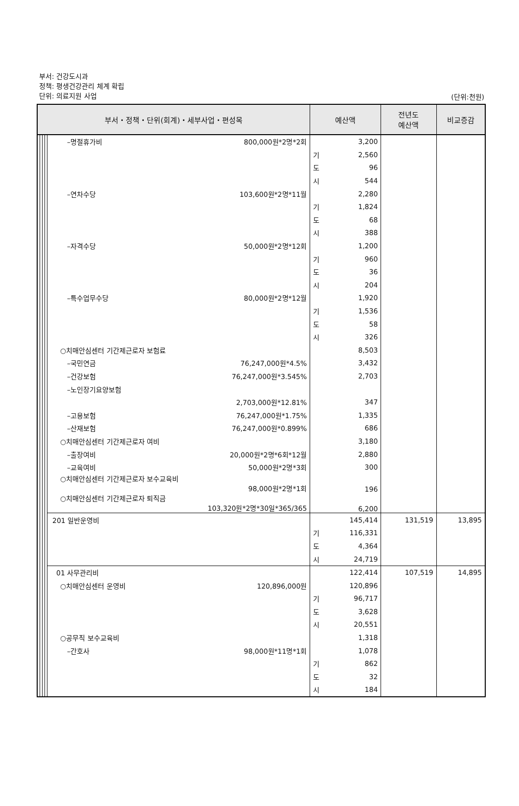부서: 건강도시과
정책: 평생건강관리 체계 확립
단위: 의료지원 사업
(단위:천원)
| 부서・정책・단위(회계)・세부사업・편성목 | | | | | | 예산액 | | 전년도 예산액 | 비교증감 |
| --- | --- | --- | --- | --- | --- | --- | --- | --- | --- |
| | | | | –명절휴가비 | 800,000원*2명*2회 | | 3,200 | | |
| | | | | | | 기 | 2,560 | | |
| | | | | | | 도 | 96 | | |
| | | | | | | 시 | 544 | | |
| | | | | –연차수당 | 103,600원*2명*11월 | | 2,280 | | |
| | | | | | | 기 | 1,824 | | |
| | | | | | | 도 | 68 | | |
| | | | | | | 시 | 388 | | |
| | | | | –자격수당 | 50,000원*2명*12회 | | 1,200 | | |
| | | | | | | 기 | 960 | | |
| | | | | | | 도 | 36 | | |
| | | | | | | 시 | 204 | | |
| | | | | –특수업무수당 | 80,000원*2명*12월 | | 1,920 | | |
| | | | | | | 기 | 1,536 | | |
| | | | | | | 도 | 58 | | |
| | | | | | | 시 | 326 | | |
| | | | | ○치매안심센터 기간제근로자 보험료 | | | 8,503 | | |
| | | | | –국민연금 | 76,247,000원*4.5% | | 3,432 | | |
| | | | | –건강보험 | 76,247,000원*3.545% | | 2,703 | | |
| | | | | –노인장기요양보험 | | | | | |
| | | | | | 2,703,000원*12.81% | | 347 | | |
| | | | | –고용보험 | 76,247,000원*1.75% | | 1,335 | | |
| | | | | –산재보험 | 76,247,000원*0.899% | | 686 | | |
| | | | | ○치매안심센터 기간제근로자 여비 | | | 3,180 | | |
| | | | | –출장여비 | 20,000원*2명*6회*12월 | | 2,880 | | |
| | | | | –교육여비 | 50,000원*2명*3회 | | 300 | | |
| | | | | ○치매안심센터 기간제근로자 보수교육비 98,000원*2명*1회 | | | 196 | | |
| | | | | ○치매안심센터 기간제근로자 퇴직금 103,320원*2명*30일*365/365 | | | 6,200 | | |
| | | | | 201 일반운영비 | | | 145,414 | 131,519 | 13,895 |
| | | | | | | 기 | 116,331 | | |
| | | | | | | 도 | 4,364 | | |
| | | | | | | 시 | 24,719 | | |
| | | | | 01 사무관리비 | | | 122,414 | 107,519 | 14,895 |
| | | | | ○치매안심센터 운영비 | 120,896,000원 | | 120,896 | | |
| | | | | | | 기 | 96,717 | | |
| | | | | | | 도 | 3,628 | | |
| | | | | | | 시 | 20,551 | | |
| | | | | ○공무직 보수교육비 | | | 1,318 | | |
| | | | | –간호사 | 98,000원*11명*1회 | | 1,078 | | |
| | | | | | | 기 | 862 | | |
| | | | | | | 도 | 32 | | |
| | | | | | | 시 | 184 | | |